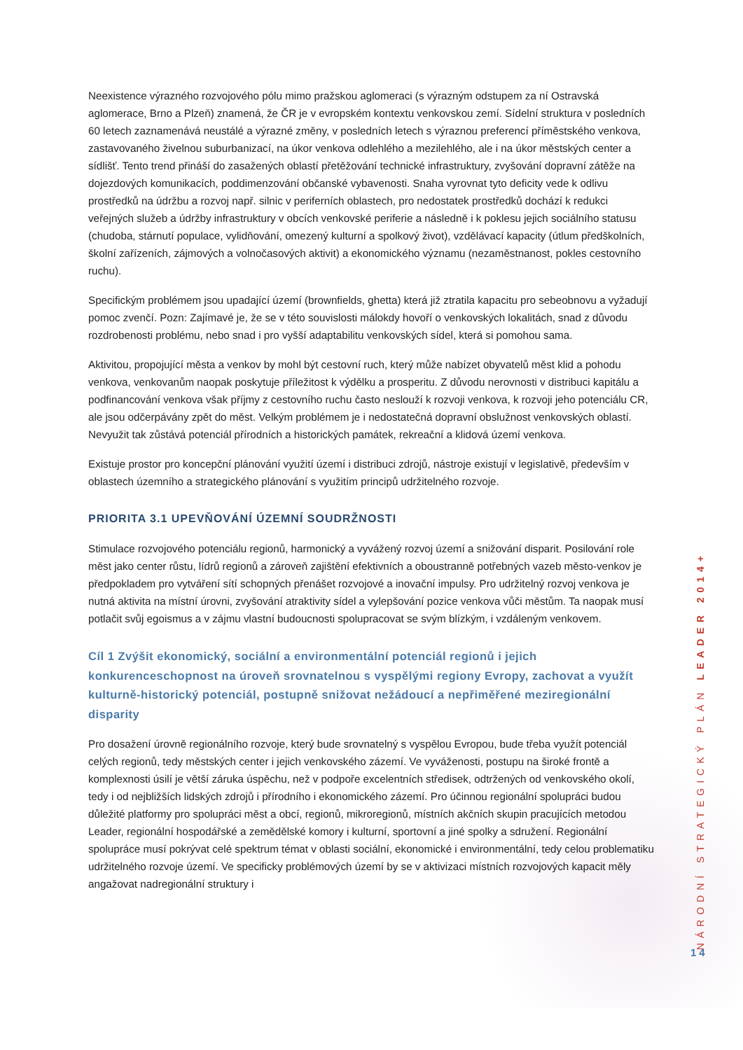Neexistence výrazného rozvojového pólu mimo pražskou aglomeraci (s výrazným odstupem za ní Ostravská aglomerace, Brno a Plzeň) znamená, že ČR je v evropském kontextu venkovskou zemí. Sídelní struktura v posledních 60 letech zaznamenává neustálé a výrazné změny, v posledních letech s výraznou preferencí příměstského venkova, zastavovaného živelnou suburbanizací, na úkor venkova odlehlého a mezilehlého, ale i na úkor městských center a sídlišť. Tento trend přináší do zasažených oblastí přetěžování technické infrastruktury, zvyšování dopravní zátěže na dojezdových komunikacích, poddimenzování občanské vybavenosti. Snaha vyrovnat tyto deficity vede k odlivu prostředků na údržbu a rozvoj např. silnic v periferních oblastech, pro nedostatek prostředků dochází k redukci veřejných služeb a údržby infrastruktury v obcích venkovské periferie a následně i k poklesu jejich sociálního statusu (chudoba, stárnutí populace, vylidňování, omezený kulturní a spolkový život), vzdělávací kapacity (útlum předškolních, školní zařízeních, zájmových a volnočasových aktivit) a ekonomického významu (nezaměstnanost, pokles cestovního ruchu).
Specifickým problémem jsou upadající území (brownfields, ghetta) která již ztratila kapacitu pro sebeobnovu a vyžadují pomoc zvenčí. Pozn: Zajímavé je, že se v této souvislosti málokdy hovoří o venkovských lokalitách, snad z důvodu rozdrobenosti problému, nebo snad i pro vyšší adaptabilitu venkovských sídel, která si pomohou sama.
Aktivitou, propojující města a venkov by mohl být cestovní ruch, který může nabízet obyvatelů měst klid a pohodu venkova, venkovanům naopak poskytuje příležitost k výdělku a prosperitu. Z důvodu nerovnosti v distribuci kapitálu a podfinancování venkova však příjmy z cestovního ruchu často neslouží k rozvoji venkova, k rozvoji jeho potenciálu CR, ale jsou odčerpávány zpět do měst. Velkým problémem je i nedostatečná dopravní obslužnost venkovských oblastí. Nevyužit tak zůstává potenciál přírodních a historických památek, rekreační a klidová území venkova.
Existuje prostor pro koncepční plánování využití území i distribuci zdrojů, nástroje existují v legislativě, především v oblastech územního a strategického plánování s využitím principů udržitelného rozvoje.
PRIORITA 3.1 UPEVŇOVÁNÍ ÚZEMNÍ SOUDRŽNOSTI
Stimulace rozvojového potenciálu regionů, harmonický a vyvážený rozvoj území a snižování disparit. Posilování role měst jako center růstu, lídrů regionů a zároveň zajištění efektivních a oboustranně potřebných vazeb město-venkov je předpokladem pro vytváření sítí schopných přenášet rozvojové a inovační impulsy. Pro udržitelný rozvoj venkova je nutná aktivita na místní úrovni, zvyšování atraktivity sídel a vylepšování pozice venkova vůči městům. Ta naopak musí potlačit svůj egoismus a v zájmu vlastní budoucnosti spolupracovat se svým blízkým, i vzdáleným venkovem.
Cíl 1 Zvýšit ekonomický, sociální a environmentální potenciál regionů i jejich konkurenceschopnost na úroveň srovnatelnou s vyspělými regiony Evropy, zachovat a využít kulturně-historický potenciál, postupně snižovat nežádoucí a nepřiměřené meziregionální disparity
Pro dosažení úrovně regionálního rozvoje, který bude srovnatelný s vyspělou Evropou, bude třeba využít potenciál celých regionů, tedy městských center i jejich venkovského zázemí. Ve vyváženosti, postupu na široké frontě a komplexnosti úsilí je větší záruka úspěchu, než v podpoře excelentních středisek, odtržených od venkovského okolí, tedy i od nejbližších lidských zdrojů i přírodního i ekonomického zázemí. Pro účinnou regionální spolupráci budou důležité platformy pro spolupráci měst a obcí, regionů, mikroregionů, místních akčních skupin pracujících metodou Leader, regionální hospodářské a zemědělské komory i kulturní, sportovní a jiné spolky a sdružení. Regionální spolupráce musí pokrývat celé spektrum témat v oblasti sociální, ekonomické i environmentální, tedy celou problematiku udržitelného rozvoje území. Ve specificky problémových území by se v aktivizaci místních rozvojových kapacit měly angažovat nadregionální struktury i
NÁRODNÍ STRATEGICKÝ PLÁN LEADER 2014+
14